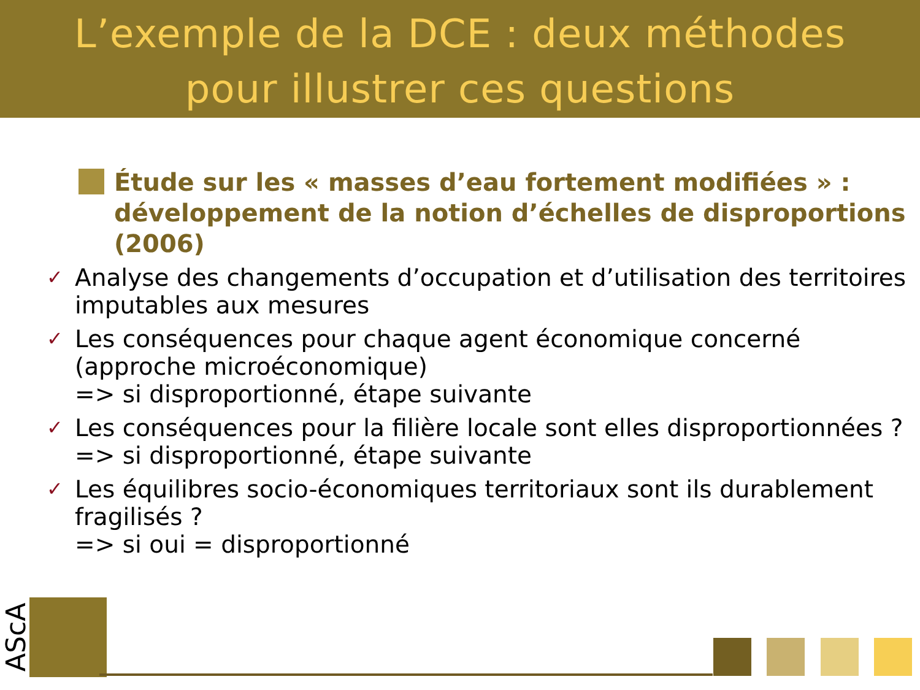L’exemple de la DCE : deux méthodes
pour illustrer ces questions
Étude sur les « masses d’eau fortement modifiées » : développement de la notion d’échelles de disproportions (2006)
✓ Analyse des changements d’occupation et d’utilisation des territoires imputables aux mesures
✓ Les conséquences pour chaque agent économique concerné (approche microéconomique)
=> si disproportionné, étape suivante
✓ Les conséquences pour la filière locale sont elles disproportionnées ?
=> si disproportionné, étape suivante
✓ Les équilibres socio-économiques territoriaux sont ils durablement fragilisés ?
=> si oui = disproportionné
AScA